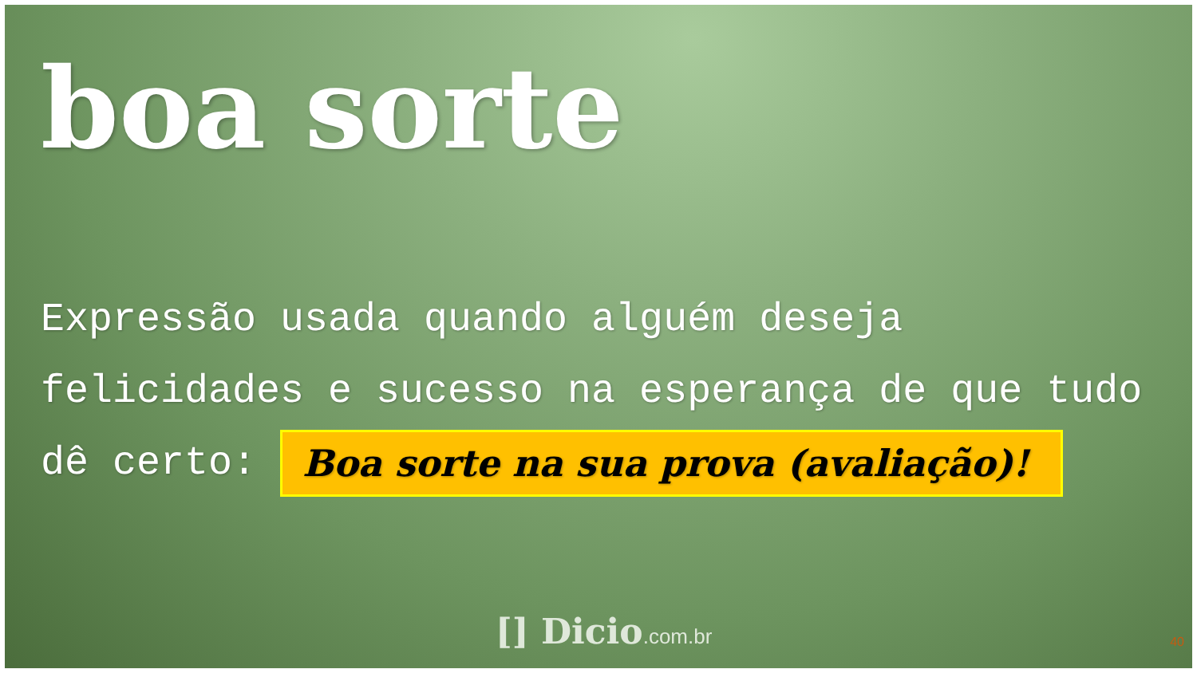boa sorte
Expressão usada quando alguém deseja felicidades e sucesso na esperança de que tudo dê certo: Boa sorte na sua prova (avaliação)!
[] Dicio.com.br 40